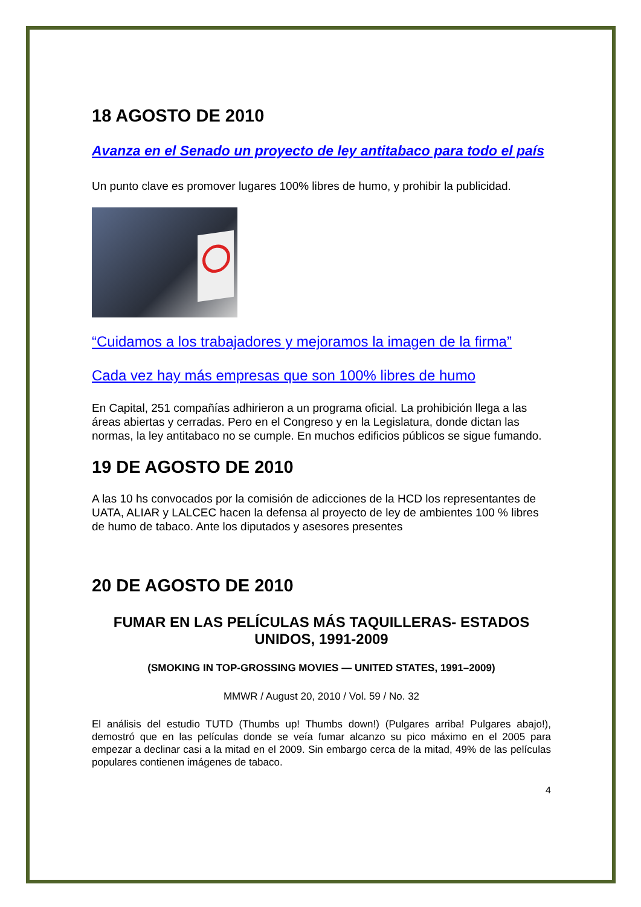18 AGOSTO DE 2010
Avanza en el Senado un proyecto de ley antitabaco para todo el país
Un punto clave es promover lugares 100% libres de humo, y prohibir la publicidad.
“Cuidamos a los trabajadores y mejoramos la imagen de la firma”
Cada vez hay más empresas que son 100% libres de humo
En Capital, 251 compañías adhirieron a un programa oficial. La prohibición llega a las áreas abiertas y cerradas. Pero en el Congreso y en la Legislatura, donde dictan las normas, la ley antitabaco no se cumple. En muchos edificios públicos se sigue fumando.
19 DE AGOSTO DE 2010
A las 10 hs convocados por la comisión de adicciones de la HCD los representantes de UATA, ALIAR y LALCEC hacen la defensa al proyecto de ley de ambientes 100 % libres de humo de tabaco. Ante los diputados y asesores presentes
20 DE AGOSTO DE 2010
FUMAR EN LAS PELÍCULAS MÁS TAQUILLERAS- ESTADOS UNIDOS, 1991-2009
(SMOKING IN TOP-GROSSING MOVIES — UNITED STATES, 1991–2009)
MMWR / August 20, 2010 / Vol. 59 / No. 32
El análisis del estudio TUTD (Thumbs up! Thumbs down!) (Pulgares arriba! Pulgares abajo!), demostró que en las películas donde se veía fumar alcanzo su pico máximo en el 2005 para empezar a declinar casi a la mitad en el 2009. Sin embargo cerca de la mitad, 49% de las películas populares contienen imágenes de tabaco.
4